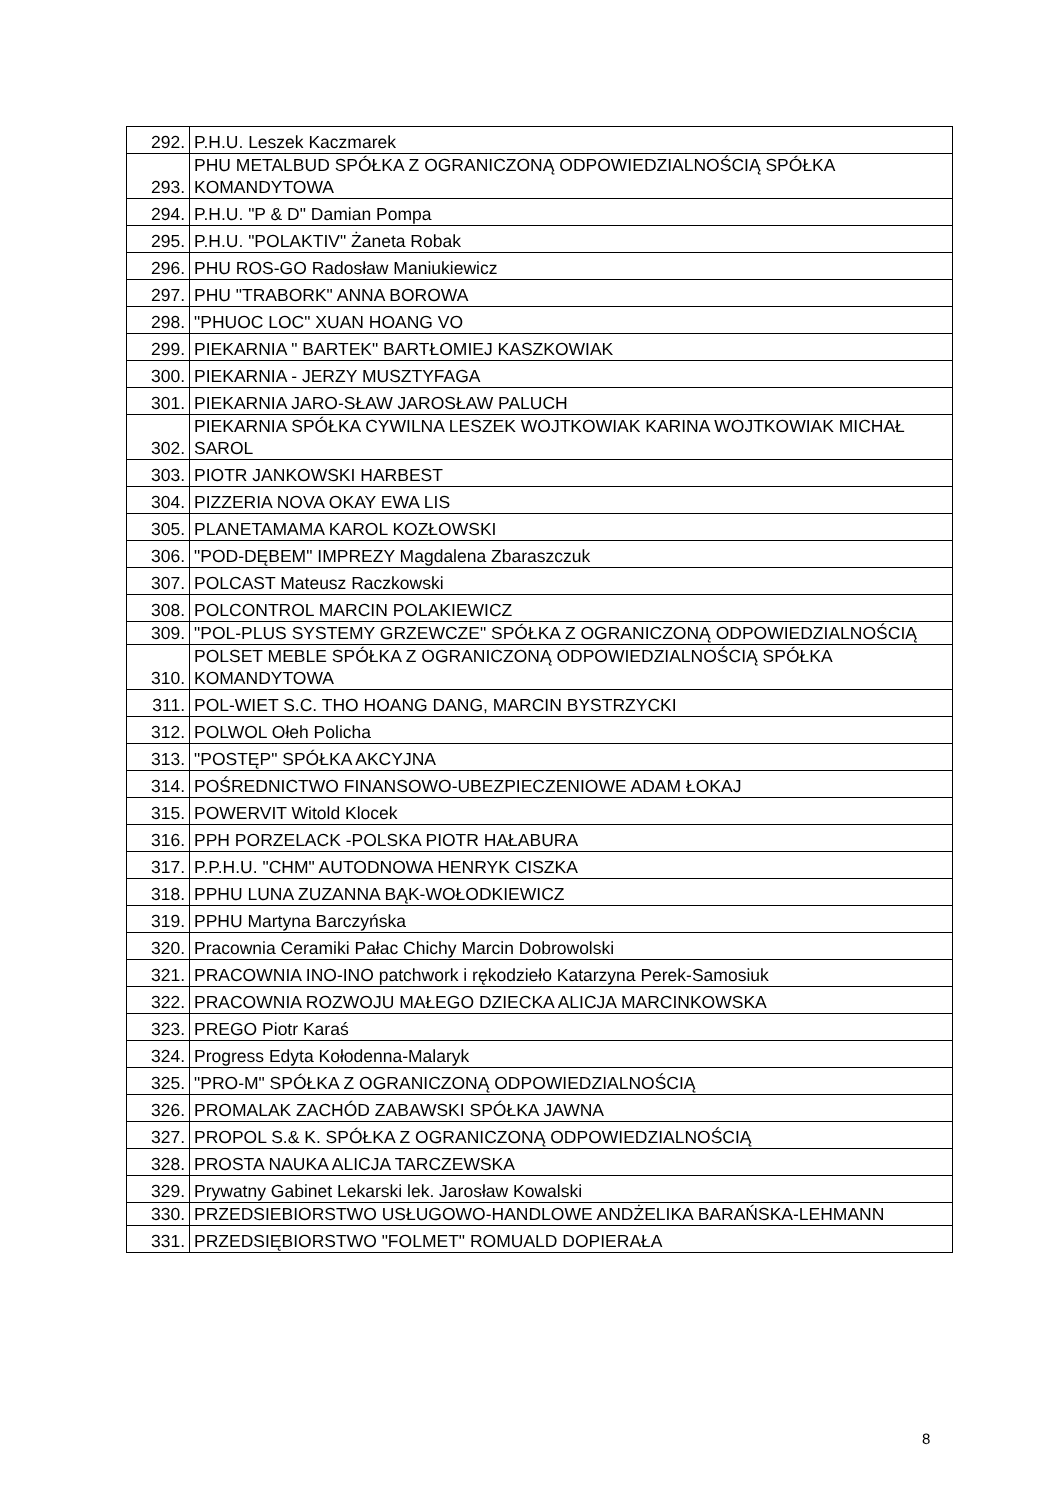| 292. | P.H.U. Leszek Kaczmarek |
| 293. | PHU METALBUD SPÓŁKA Z OGRANICZONĄ ODPOWIEDZIALNOŚCIĄ SPÓŁKA KOMANDYTOWA |
| 294. | P.H.U. "P & D" Damian Pompa |
| 295. | P.H.U. "POLAKTIV" Żaneta Robak |
| 296. | PHU ROS-GO Radosław Maniukiewicz |
| 297. | PHU "TRABORK" ANNA BOROWA |
| 298. | "PHUOC LOC" XUAN HOANG VO |
| 299. | PIEKARNIA " BARTEK" BARTŁOMIEJ KASZKOWIAK |
| 300. | PIEKARNIA - JERZY MUSZTYFAGA |
| 301. | PIEKARNIA JARO-SŁAW JAROSŁAW PALUCH |
| 302. | PIEKARNIA SPÓŁKA CYWILNA LESZEK WOJTKOWIAK KARINA WOJTKOWIAK MICHAŁ SAROL |
| 303. | PIOTR JANKOWSKI HARBEST |
| 304. | PIZZERIA NOVA OKAY EWA LIS |
| 305. | PLANETAMAMA KAROL KOZŁOWSKI |
| 306. | "POD-DĘBEM" IMPREZY Magdalena Zbaraszczuk |
| 307. | POLCAST Mateusz Raczkowski |
| 308. | POLCONTROL MARCIN POLAKIEWICZ |
| 309. | "POL-PLUS SYSTEMY GRZEWCZE" SPÓŁKA Z OGRANICZONĄ ODPOWIEDZIALNOŚCIĄ |
| 310. | POLSET MEBLE SPÓŁKA Z OGRANICZONĄ ODPOWIEDZIALNOŚCIĄ SPÓŁKA KOMANDYTOWA |
| 311. | POL-WIET S.C. THO HOANG DANG, MARCIN BYSTRZYCKI |
| 312. | POLWOL Ołeh Policha |
| 313. | "POSTĘP" SPÓŁKA AKCYJNA |
| 314. | POŚREDNICTWO FINANSOWO-UBEZPIECZENIOWE ADAM ŁOKAJ |
| 315. | POWERVIT Witold Klocek |
| 316. | PPH PORZELACK -POLSKA PIOTR HAŁABURA |
| 317. | P.P.H.U. "CHM" AUTODNOWA HENRYK CISZKA |
| 318. | PPHU LUNA ZUZANNA BĄK-WOŁODKIEWICZ |
| 319. | PPHU Martyna Barczyńska |
| 320. | Pracownia Ceramiki Pałac Chichy Marcin Dobrowolski |
| 321. | PRACOWNIA INO-INO patchwork i rękodzieło Katarzyna Perek-Samosiuk |
| 322. | PRACOWNIA ROZWOJU MAŁEGO DZIECKA ALICJA MARCINKOWSKA |
| 323. | PREGO Piotr Karaś |
| 324. | Progress Edyta Kołodenna-Malaryk |
| 325. | "PRO-M" SPÓŁKA Z OGRANICZONĄ ODPOWIEDZIALNOŚCIĄ |
| 326. | PROMALAK ZACHÓD ZABAWSKI SPÓŁKA JAWNA |
| 327. | PROPOL S.& K. SPÓŁKA Z OGRANICZONĄ ODPOWIEDZIALNOŚCIĄ |
| 328. | PROSTA NAUKA ALICJA TARCZEWSKA |
| 329. | Prywatny Gabinet Lekarski lek. Jarosław Kowalski |
| 330. | PRZEDSIEBIORSTWO USŁUGOWO-HANDLOWE ANDŻELIKA BARAŃSKA-LEHMANN |
| 331. | PRZEDSIĘBIORSTWO "FOLMET" ROMUALD DOPIERAŁA |
8